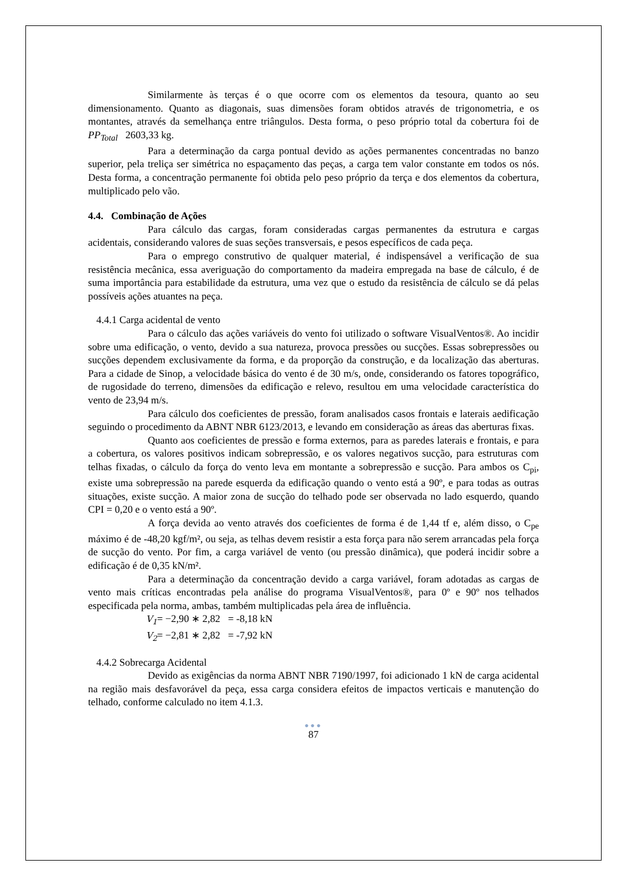Similarmente às terças é o que ocorre com os elementos da tesoura, quanto ao seu dimensionamento. Quanto as diagonais, suas dimensões foram obtidos através de trigonometria, e os montantes, através da semelhança entre triângulos. Desta forma, o peso próprio total da cobertura foi de PP<sub>Total</sub> 2603,33 kg.
Para a determinação da carga pontual devido as ações permanentes concentradas no banzo superior, pela treliça ser simétrica no espaçamento das peças, a carga tem valor constante em todos os nós. Desta forma, a concentração permanente foi obtida pelo peso próprio da terça e dos elementos da cobertura, multiplicado pelo vão.
4.4. Combinação de Ações
Para cálculo das cargas, foram consideradas cargas permanentes da estrutura e cargas acidentais, considerando valores de suas seções transversais, e pesos específicos de cada peça.
Para o emprego construtivo de qualquer material, é indispensável a verificação de sua resistência mecânica, essa averiguação do comportamento da madeira empregada na base de cálculo, é de suma importância para estabilidade da estrutura, uma vez que o estudo da resistência de cálculo se dá pelas possíveis ações atuantes na peça.
4.4.1 Carga acidental de vento
Para o cálculo das ações variáveis do vento foi utilizado o software VisualVentos®. Ao incidir sobre uma edificação, o vento, devido a sua natureza, provoca pressões ou sucções. Essas sobrepressões ou sucções dependem exclusivamente da forma, e da proporção da construção, e da localização das aberturas. Para a cidade de Sinop, a velocidade básica do vento é de 30 m/s, onde, considerando os fatores topográfico, de rugosidade do terreno, dimensões da edificação e relevo, resultou em uma velocidade característica do vento de 23,94 m/s.
Para cálculo dos coeficientes de pressão, foram analisados casos frontais e laterais aedificação seguindo o procedimento da ABNT NBR 6123/2013, e levando em consideração as áreas das aberturas fixas.
Quanto aos coeficientes de pressão e forma externos, para as paredes laterais e frontais, e para a cobertura, os valores positivos indicam sobrepressão, e os valores negativos sucção, para estruturas com telhas fixadas, o cálculo da força do vento leva em montante a sobrepressão e sucção. Para ambos os C<sub>pi</sub>, existe uma sobrepressão na parede esquerda da edificação quando o vento está a 90º, e para todas as outras situações, existe sucção. A maior zona de sucção do telhado pode ser observada no lado esquerdo, quando CPI = 0,20 e o vento está a 90º.
A força devida ao vento através dos coeficientes de forma é de 1,44 tf e, além disso, o C<sub>pe</sub> máximo é de -48,20 kgf/m², ou seja, as telhas devem resistir a esta força para não serem arrancadas pela força de sucção do vento. Por fim, a carga variável de vento (ou pressão dinâmica), que poderá incidir sobre a edificação é de 0,35 kN/m².
Para a determinação da concentração devido a carga variável, foram adotadas as cargas de vento mais críticas encontradas pela análise do programa VisualVentos®, para 0º e 90º nos telhados especificada pela norma, ambas, também multiplicadas pela área de influência.
V<sub>1</sub>= −2,90 ∗ 2,82 = -8,18 kN
V<sub>2</sub>= −2,81 ∗ 2,82 = -7,92 kN
4.4.2 Sobrecarga Acidental
Devido as exigências da norma ABNT NBR 7190/1997, foi adicionado 1 kN de carga acidental na região mais desfavorável da peça, essa carga considera efeitos de impactos verticais e manutenção do telhado, conforme calculado no item 4.1.3.
●●●
87